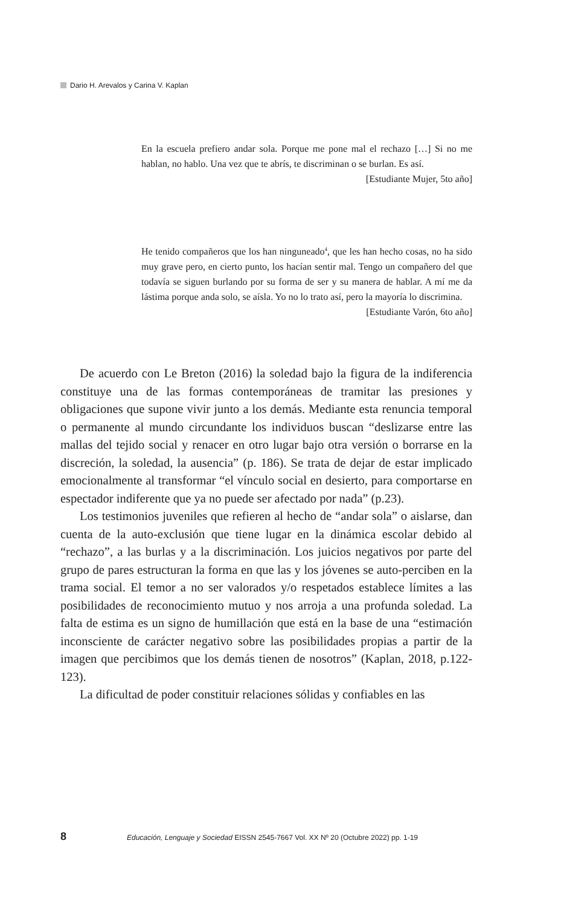Dario H. Arevalos y Carina V. Kaplan
En la escuela prefiero andar sola. Porque me pone mal el rechazo […] Si no me hablan, no hablo. Una vez que te abrís, te discriminan o se burlan. Es así.
[Estudiante Mujer, 5to año]
He tenido compañeros que los han ninguneado<sup>4</sup>, que les han hecho cosas, no ha sido muy grave pero, en cierto punto, los hacían sentir mal. Tengo un compañero del que todavía se siguen burlando por su forma de ser y su manera de hablar. A mí me da lástima porque anda solo, se aísla. Yo no lo trato así, pero la mayoría lo discrimina.
[Estudiante Varón, 6to año]
De acuerdo con Le Breton (2016) la soledad bajo la figura de la indiferencia constituye una de las formas contemporáneas de tramitar las presiones y obligaciones que supone vivir junto a los demás. Mediante esta renuncia temporal o permanente al mundo circundante los individuos buscan “deslizarse entre las mallas del tejido social y renacer en otro lugar bajo otra versión o borrarse en la discreción, la soledad, la ausencia” (p. 186). Se trata de dejar de estar implicado emocionalmente al transformar “el vínculo social en desierto, para comportarse en espectador indiferente que ya no puede ser afectado por nada” (p.23).
Los testimonios juveniles que refieren al hecho de “andar sola” o aislarse, dan cuenta de la auto-exclusión que tiene lugar en la dinámica escolar debido al “rechazo”, a las burlas y a la discriminación. Los juicios negativos por parte del grupo de pares estructuran la forma en que las y los jóvenes se auto-perciben en la trama social. El temor a no ser valorados y/o respetados establece límites a las posibilidades de reconocimiento mutuo y nos arroja a una profunda soledad. La falta de estima es un signo de humillación que está en la base de una “estimación inconsciente de carácter negativo sobre las posibilidades propias a partir de la imagen que percibimos que los demás tienen de nosotros” (Kaplan, 2018, p.122-123).
La dificultad de poder constituir relaciones sólidas y confiables en las
8 Educación, Lenguaje y Sociedad EISSN 2545-7667 Vol. XX Nº 20 (Octubre 2022) pp. 1-19